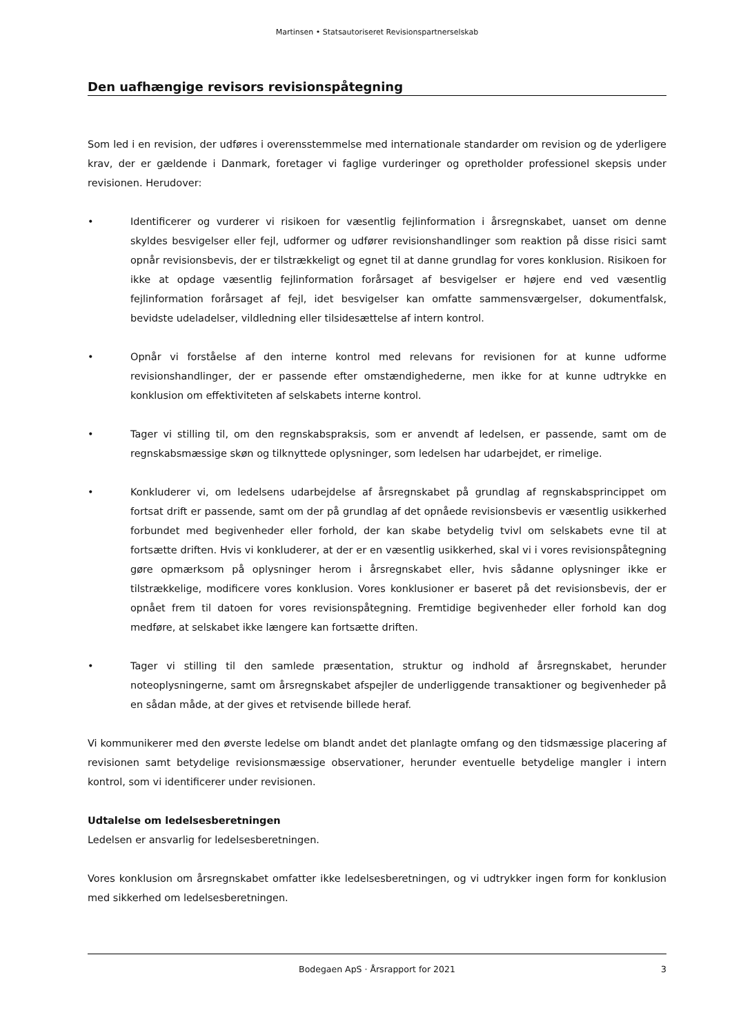Martinsen • Statsautoriseret Revisionspartnerselskab
Den uafhængige revisors revisionspåtegning
Som led i en revision, der udføres i overensstemmelse med internationale standarder om revision og de yderligere krav, der er gældende i Danmark, foretager vi faglige vurderinger og opretholder professionel skepsis under revisionen. Herudover:
• Identificerer og vurderer vi risikoen for væsentlig fejlinformation i årsregnskabet, uanset om denne skyldes besvigelser eller fejl, udformer og udfører revisionshandlinger som reaktion på disse risici samt opnår revisionsbevis, der er tilstrækkeligt og egnet til at danne grundlag for vores konklusion. Risikoen for ikke at opdage væsentlig fejlinformation forårsaget af besvigelser er højere end ved væsentlig fejlinformation forårsaget af fejl, idet besvigelser kan omfatte sammensværgelser, dokumentfalsk, bevidste udeladelser, vildledning eller tilsidesættelse af intern kontrol.
• Opnår vi forståelse af den interne kontrol med relevans for revisionen for at kunne udforme revisionshandlinger, der er passende efter omstændighederne, men ikke for at kunne udtrykke en konklusion om effektiviteten af selskabets interne kontrol.
• Tager vi stilling til, om den regnskabspraksis, som er anvendt af ledelsen, er passende, samt om de regnskabsmæssige skøn og tilknyttede oplysninger, som ledelsen har udarbejdet, er rimelige.
• Konkluderer vi, om ledelsens udarbejdelse af årsregnskabet på grundlag af regnskabsprincippet om fortsat drift er passende, samt om der på grundlag af det opnåede revisionsbevis er væsentlig usikkerhed forbundet med begivenheder eller forhold, der kan skabe betydelig tvivl om selskabets evne til at fortsætte driften. Hvis vi konkluderer, at der er en væsentlig usikkerhed, skal vi i vores revisionspåtegning gøre opmærksom på oplysninger herom i årsregnskabet eller, hvis sådanne oplysninger ikke er tilstrækkelige, modificere vores konklusion. Vores konklusioner er baseret på det revisionsbevis, der er opnået frem til datoen for vores revisionspåtegning. Fremtidige begivenheder eller forhold kan dog medføre, at selskabet ikke længere kan fortsætte driften.
• Tager vi stilling til den samlede præsentation, struktur og indhold af årsregnskabet, herunder noteoplysningerne, samt om årsregnskabet afspejler de underliggende transaktioner og begivenheder på en sådan måde, at der gives et retvisende billede heraf.
Vi kommunikerer med den øverste ledelse om blandt andet det planlagte omfang og den tidsmæssige placering af revisionen samt betydelige revisionsmæssige observationer, herunder eventuelle betydelige mangler i intern kontrol, som vi identificerer under revisionen.
Udtalelse om ledelsesberetningen
Ledelsen er ansvarlig for ledelsesberetningen.
Vores konklusion om årsregnskabet omfatter ikke ledelsesberetningen, og vi udtrykker ingen form for konklusion med sikkerhed om ledelsesberetningen.
Bodegaen ApS · Årsrapport for 2021 3